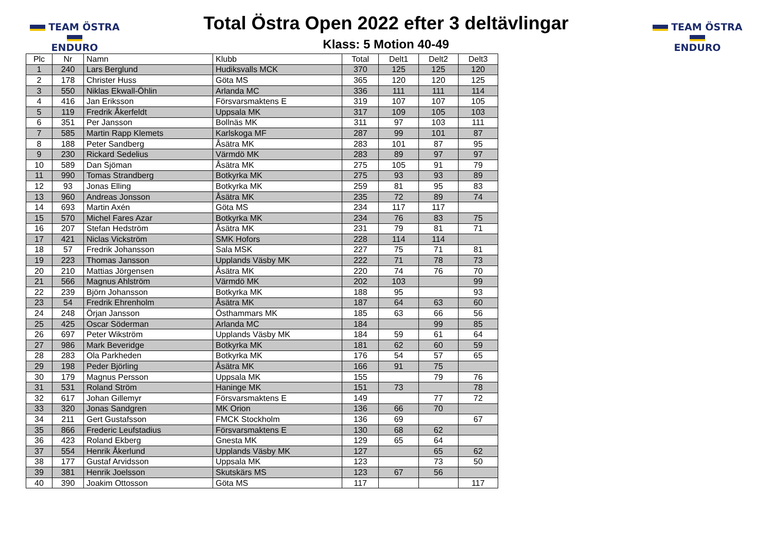TEAM ÖSTRA
ENDURO
Total Östra Open 2022 efter 3 deltävlingar
Klass: 5 Motion 40-49
TEAM ÖSTRA
ENDURO
| Plc | Nr | Namn | Klubb | Total | Delt1 | Delt2 | Delt3 |
| --- | --- | --- | --- | --- | --- | --- | --- |
| 1 | 240 | Lars Berglund | Hudiksvalls MCK | 370 | 125 | 125 | 120 |
| 2 | 178 | Christer Huss | Göta MS | 365 | 120 | 120 | 125 |
| 3 | 550 | Niklas Ekwall-Öhlin | Arlanda MC | 336 | 111 | 111 | 114 |
| 4 | 416 | Jan Eriksson | Försvarsmaktens E | 319 | 107 | 107 | 105 |
| 5 | 119 | Fredrik Åkerfeldt | Uppsala MK | 317 | 109 | 105 | 103 |
| 6 | 351 | Per Jansson | Bollnäs MK | 311 | 97 | 103 | 111 |
| 7 | 585 | Martin Rapp Klemets | Karlskoga MF | 287 | 99 | 101 | 87 |
| 8 | 188 | Peter Sandberg | Åsätra MK | 283 | 101 | 87 | 95 |
| 9 | 230 | Rickard Sedelius | Värmdö MK | 283 | 89 | 97 | 97 |
| 10 | 589 | Dan Sjöman | Åsätra MK | 275 | 105 | 91 | 79 |
| 11 | 990 | Tomas Strandberg | Botkyrka MK | 275 | 93 | 93 | 89 |
| 12 | 93 | Jonas Elling | Botkyrka MK | 259 | 81 | 95 | 83 |
| 13 | 960 | Andreas Jonsson | Åsätra MK | 235 | 72 | 89 | 74 |
| 14 | 693 | Martin Axén | Göta MS | 234 | 117 | 117 | |
| 15 | 570 | Michel Fares Azar | Botkyrka MK | 234 | 76 | 83 | 75 |
| 16 | 207 | Stefan Hedström | Åsätra MK | 231 | 79 | 81 | 71 |
| 17 | 421 | Niclas Vickström | SMK Hofors | 228 | 114 | 114 | |
| 18 | 57 | Fredrik Johansson | Sala MSK | 227 | 75 | 71 | 81 |
| 19 | 223 | Thomas Jansson | Upplands Väsby MK | 222 | 71 | 78 | 73 |
| 20 | 210 | Mattias Jörgensen | Åsätra MK | 220 | 74 | 76 | 70 |
| 21 | 566 | Magnus Ahlström | Värmdö MK | 202 | 103 | | 99 |
| 22 | 239 | Björn Johansson | Botkyrka MK | 188 | 95 | | 93 |
| 23 | 54 | Fredrik Ehrenholm | Åsätra MK | 187 | 64 | 63 | 60 |
| 24 | 248 | Örjan Jansson | Östhammars MK | 185 | 63 | 66 | 56 |
| 25 | 425 | Oscar Söderman | Arlanda MC | 184 | | 99 | 85 |
| 26 | 697 | Peter Wikström | Upplands Väsby MK | 184 | 59 | 61 | 64 |
| 27 | 986 | Mark Beveridge | Botkyrka MK | 181 | 62 | 60 | 59 |
| 28 | 283 | Ola Parkheden | Botkyrka MK | 176 | 54 | 57 | 65 |
| 29 | 198 | Peder Björling | Åsätra MK | 166 | 91 | 75 | |
| 30 | 179 | Magnus Persson | Uppsala MK | 155 | | 79 | 76 |
| 31 | 531 | Roland Ström | Haninge MK | 151 | 73 | | 78 |
| 32 | 617 | Johan Gillemyr | Försvarsmaktens E | 149 | | 77 | 72 |
| 33 | 320 | Jonas Sandgren | MK Orion | 136 | 66 | 70 | |
| 34 | 211 | Gert Gustafsson | FMCK Stockholm | 136 | 69 | | 67 |
| 35 | 866 | Frederic Leufstadius | Försvarsmaktens E | 130 | 68 | 62 | |
| 36 | 423 | Roland Ekberg | Gnesta MK | 129 | 65 | 64 | |
| 37 | 554 | Henrik Åkerlund | Upplands Väsby MK | 127 | | 65 | 62 |
| 38 | 177 | Gustaf Arvidsson | Uppsala MK | 123 | | 73 | 50 |
| 39 | 381 | Henrik Joelsson | Skutskärs MS | 123 | 67 | 56 | |
| 40 | 390 | Joakim Ottosson | Göta MS | 117 | | | 117 |